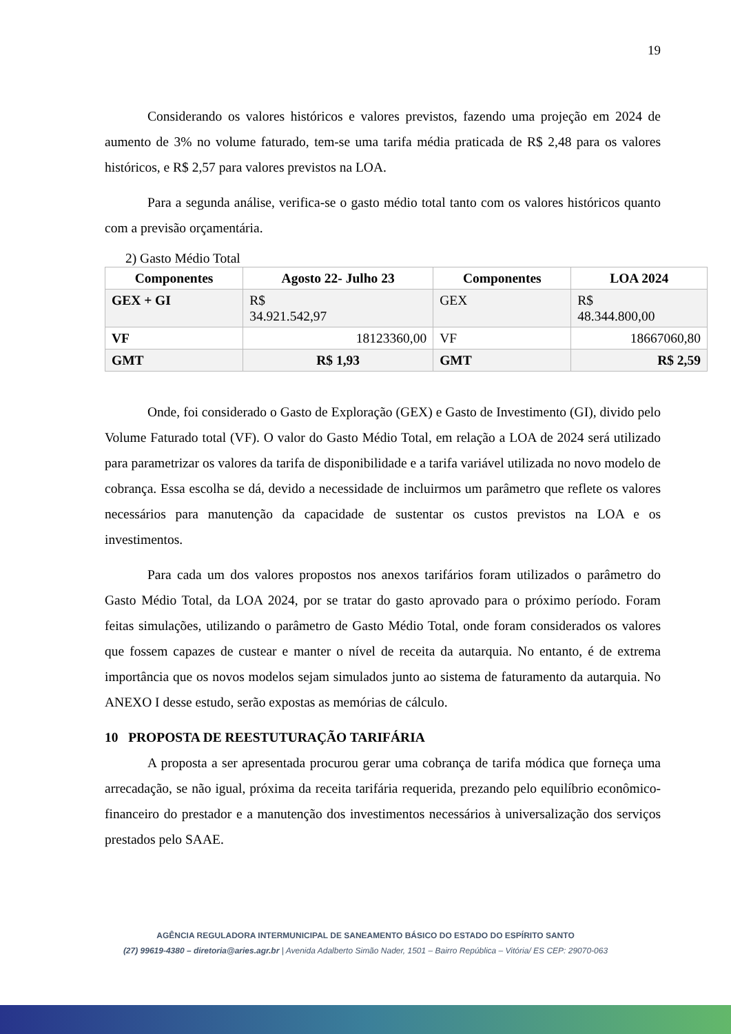19
Considerando os valores históricos e valores previstos, fazendo uma projeção em 2024 de aumento de 3% no volume faturado, tem-se uma tarifa média praticada de R$ 2,48 para os valores históricos, e R$ 2,57 para valores previstos na LOA.
Para a segunda análise, verifica-se o gasto médio total tanto com os valores históricos quanto com a previsão orçamentária.
2) Gasto Médio Total
| Componentes | Agosto 22- Julho 23 | Componentes | LOA 2024 |
| --- | --- | --- | --- |
| GEX + GI | R$ 34.921.542,97 | GEX | R$ 48.344.800,00 |
| VF | 18123360,00 | VF | 18667060,80 |
| GMT | R$ 1,93 | GMT | R$ 2,59 |
Onde, foi considerado o Gasto de Exploração (GEX) e Gasto de Investimento (GI), divido pelo Volume Faturado total (VF). O valor do Gasto Médio Total, em relação a LOA de 2024 será utilizado para parametrizar os valores da tarifa de disponibilidade e a tarifa variável utilizada no novo modelo de cobrança. Essa escolha se dá, devido a necessidade de incluirmos um parâmetro que reflete os valores necessários para manutenção da capacidade de sustentar os custos previstos na LOA e os investimentos.
Para cada um dos valores propostos nos anexos tarifários foram utilizados o parâmetro do Gasto Médio Total, da LOA 2024, por se tratar do gasto aprovado para o próximo período. Foram feitas simulações, utilizando o parâmetro de Gasto Médio Total, onde foram considerados os valores que fossem capazes de custear e manter o nível de receita da autarquia. No entanto, é de extrema importância que os novos modelos sejam simulados junto ao sistema de faturamento da autarquia. No ANEXO I desse estudo, serão expostas as memórias de cálculo.
10 PROPOSTA DE REESTUTURAÇÃO TARIFÁRIA
A proposta a ser apresentada procurou gerar uma cobrança de tarifa módica que forneça uma arrecadação, se não igual, próxima da receita tarifária requerida, prezando pelo equilíbrio econômico-financeiro do prestador e a manutenção dos investimentos necessários à universalização dos serviços prestados pelo SAAE.
AGÊNCIA REGULADORA INTERMUNICIPAL DE SANEAMENTO BÁSICO DO ESTADO DO ESPÍRITO SANTO
(27) 99619-4380 – diretoria@aries.agr.br | Avenida Adalberto Simão Nader, 1501 – Bairro República – Vitória/ ES CEP: 29070-063